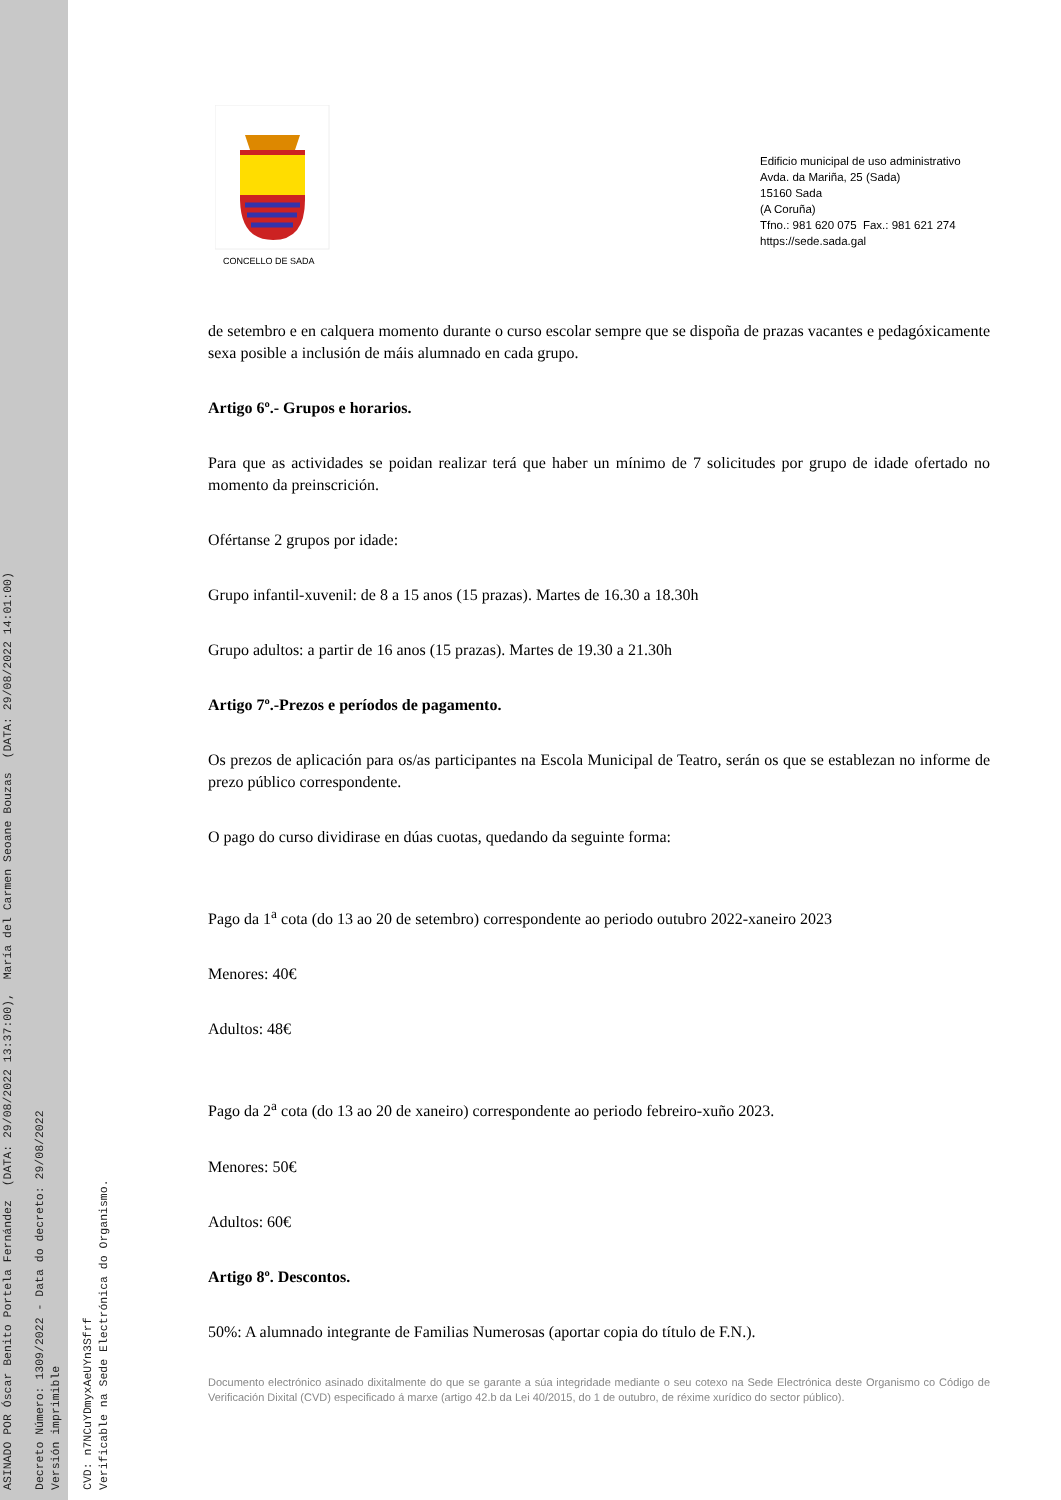ASINADO POR Óscar Benito Portela Fernández (DATA: 29/08/2022 13:37:00), María del Carmen Seoane Bouzas (DATA: 29/08/2022 14:01:00) Decreto Número: 1309/2022 - Data do decreto: 29/08/2022 Versión imprimible CVD: n7NCuYDmyxAeUYn3Sfrf Verificable na Sede Electrónica do Organismo.
CONCELLO DE SADA
Edificio municipal de uso administrativo
Avda. da Mariña, 25 (Sada)
15160 Sada
(A Coruña)
Tfno.: 981 620 075 Fax.: 981 621 274
https://sede.sada.gal
de setembro e en calquera momento durante o curso escolar sempre que se dispoña de prazas vacantes e pedagóxicamente sexa posible a inclusión de máis alumnado en cada grupo.
Artigo 6º.- Grupos e horarios.
Para que as actividades se poidan realizar terá que haber un mínimo de 7 solicitudes por grupo de idade ofertado no momento da preinscrición.
Ofértanse 2 grupos por idade:
Grupo infantil-xuvenil: de 8 a 15 anos (15 prazas). Martes de 16.30 a 18.30h
Grupo adultos: a partir de 16 anos (15 prazas). Martes de 19.30 a 21.30h
Artigo 7º.-Prezos e períodos de pagamento.
Os prezos de aplicación para os/as participantes na Escola Municipal de Teatro, serán os que se establezan no informe de prezo público correspondente.
O pago do curso dividirase en dúas cuotas, quedando da seguinte forma:
Pago da 1<sup>a</sup> cota (do 13 ao 20 de setembro) correspondente ao periodo outubro 2022-xaneiro 2023
Menores: 40€
Adultos: 48€
Pago da 2<sup>a</sup> cota (do 13 ao 20 de xaneiro) correspondente ao periodo febreiro-xuño 2023.
Menores: 50€
Adultos: 60€
Artigo 8º. Descontos.
50%: A alumnado integrante de Familias Numerosas (aportar copia do título de F.N.).
Documento electrónico asinado dixitalmente do que se garante a súa integridade mediante o seu cotexo na Sede Electrónica deste Organismo co Código de Verificación Dixital (CVD) especificado á marxe (artigo 42.b da Lei 40/2015, do 1 de outubro, de réxime xurídico do sector público).